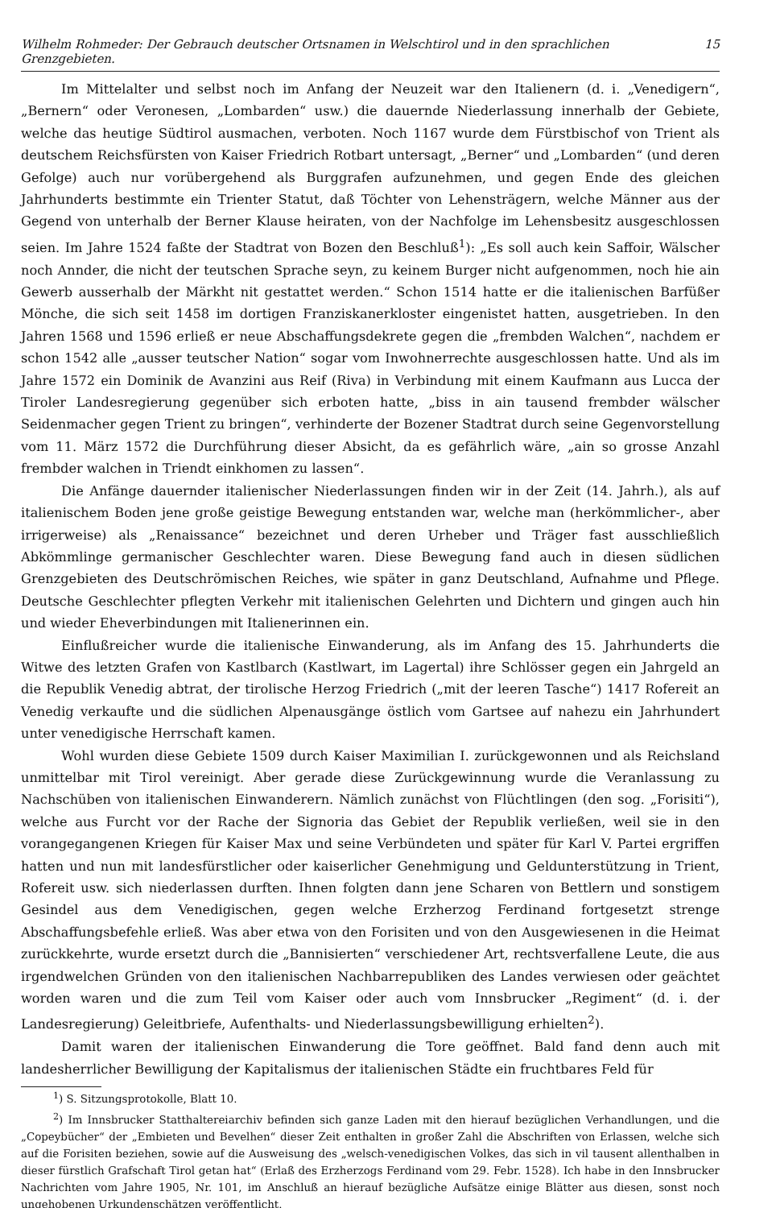Wilhelm Rohmeder: Der Gebrauch deutscher Ortsnamen in Welschtirol und in den sprachlichen Grenzgebieten. 15
Im Mittelalter und selbst noch im Anfang der Neuzeit war den Italienern (d. i. „Venedigern“, „Bernern“ oder Veronesen, „Lombarden“ usw.) die dauernde Niederlassung innerhalb der Gebiete, welche das heutige Südtirol ausmachen, verboten. Noch 1167 wurde dem Fürstbischof von Trient als deutschem Reichsfürsten von Kaiser Friedrich Rotbart untersagt, „Berner“ und „Lombarden“ (und deren Gefolge) auch nur vorübergehend als Burggrafen aufzunehmen, und gegen Ende des gleichen Jahrhunderts bestimmte ein Trienter Statut, daß Töchter von Lehensträgern, welche Männer aus der Gegend von unterhalb der Berner Klause heiraten, von der Nachfolge im Lehensbesitz ausgeschlossen seien. Im Jahre 1524 faßte der Stadtrat von Bozen den Beschluß<sup>1</sup>): „Es soll auch kein Saffoir, Wälscher noch Annder, die nicht der teutschen Sprache seyn, zu keinem Burger nicht aufgenommen, noch hie ain Gewerb ausserhalb der Märkht nit gestattet werden.“ Schon 1514 hatte er die italienischen Barfüßer Mönche, die sich seit 1458 im dortigen Franziskanerkloster eingenistet hatten, ausgetrieben. In den Jahren 1568 und 1596 erließ er neue Abschaffungsdekrete gegen die „frembden Walchen“, nachdem er schon 1542 alle „ausser teutscher Nation“ sogar vom Inwohnerrechte ausgeschlossen hatte. Und als im Jahre 1572 ein Dominik de Avanzini aus Reif (Riva) in Verbindung mit einem Kaufmann aus Lucca der Tiroler Landesregierung gegenüber sich erboten hatte, „biss in ain tausend frembder wälscher Seidenmacher gegen Trient zu bringen“, verhinderte der Bozener Stadtrat durch seine Gegenvorstellung vom 11. März 1572 die Durchführung dieser Absicht, da es gefährlich wäre, „ain so grosse Anzahl frembder walchen in Triendt einkhomen zu lassen“.
Die Anfänge dauernder italienischer Niederlassungen finden wir in der Zeit (14. Jahrh.), als auf italienischem Boden jene große geistige Bewegung entstanden war, welche man (herkömmlicher-, aber irrigerweise) als „Renaissance“ bezeichnet und deren Urheber und Träger fast ausschließlich Abkömmlinge germanischer Geschlechter waren. Diese Bewegung fand auch in diesen südlichen Grenzgebieten des Deutschrömischen Reiches, wie später in ganz Deutschland, Aufnahme und Pflege. Deutsche Geschlechter pflegten Verkehr mit italienischen Gelehrten und Dichtern und gingen auch hin und wieder Eheverbindungen mit Italienerinnen ein.
Einflußreicher wurde die italienische Einwanderung, als im Anfang des 15. Jahrhunderts die Witwe des letzten Grafen von Kastlbarch (Kastlwart, im Lagertal) ihre Schlösser gegen ein Jahrgeld an die Republik Venedig abtrat, der tirolische Herzog Friedrich („mit der leeren Tasche“) 1417 Rofereit an Venedig verkaufte und die südlichen Alpenausgänge östlich vom Gartsee auf nahezu ein Jahrhundert unter venedigische Herrschaft kamen.
Wohl wurden diese Gebiete 1509 durch Kaiser Maximilian I. zurückgewonnen und als Reichsland unmittelbar mit Tirol vereinigt. Aber gerade diese Zurückgewinnung wurde die Veranlassung zu Nachschüben von italienischen Einwanderern. Nämlich zunächst von Flüchtlingen (den sog. „Forisiti“), welche aus Furcht vor der Rache der Signoria das Gebiet der Republik verließen, weil sie in den vorangegangenen Kriegen für Kaiser Max und seine Verbündeten und später für Karl V. Partei ergriffen hatten und nun mit landesfürstlicher oder kaiserlicher Genehmigung und Geldunterstützung in Trient, Rofereit usw. sich niederlassen durften. Ihnen folgten dann jene Scharen von Bettlern und sonstigem Gesindel aus dem Venedigischen, gegen welche Erzherzog Ferdinand fortgesetzt strenge Abschaffungsbefehle erließ. Was aber etwa von den Forisiten und von den Ausgewiesenen in die Heimat zurückkehrte, wurde ersetzt durch die „Bannisierten“ verschiedener Art, rechtsverfallene Leute, die aus irgendwelchen Gründen von den italienischen Nachbarrepubliken des Landes verwiesen oder geächtet worden waren und die zum Teil vom Kaiser oder auch vom Innsbrucker „Regiment“ (d. i. der Landesregierung) Geleitbriefe, Aufenthalts- und Niederlassungsbewilligung erhielten<sup>2</sup>).
Damit waren der italienischen Einwanderung die Tore geöffnet. Bald fand denn auch mit landesherrlicher Bewilligung der Kapitalismus der italienischen Städte ein fruchtbares Feld für
<sup>1</sup>) S. Sitzungsprotokolle, Blatt 10.
<sup>2</sup>) Im Innsbrucker Statthaltereiarchiv befinden sich ganze Laden mit den hierauf bezüglichen Verhandlungen, und die „Copeybücher“ der „Embieten und Bevelhen“ dieser Zeit enthalten in großer Zahl die Abschriften von Erlassen, welche sich auf die Forisiten beziehen, sowie auf die Ausweisung des „welsch-venedigischen Volkes, das sich in vil tausent allenthalben in dieser fürstlich Grafschaft Tirol getan hat“ (Erlaß des Erzherzogs Ferdinand vom 29. Febr. 1528). Ich habe in den Innsbrucker Nachrichten vom Jahre 1905, Nr. 101, im Anschluß an hierauf bezügliche Aufsätze einige Blätter aus diesen, sonst noch ungehobenen Urkundenschätzen veröffentlicht.